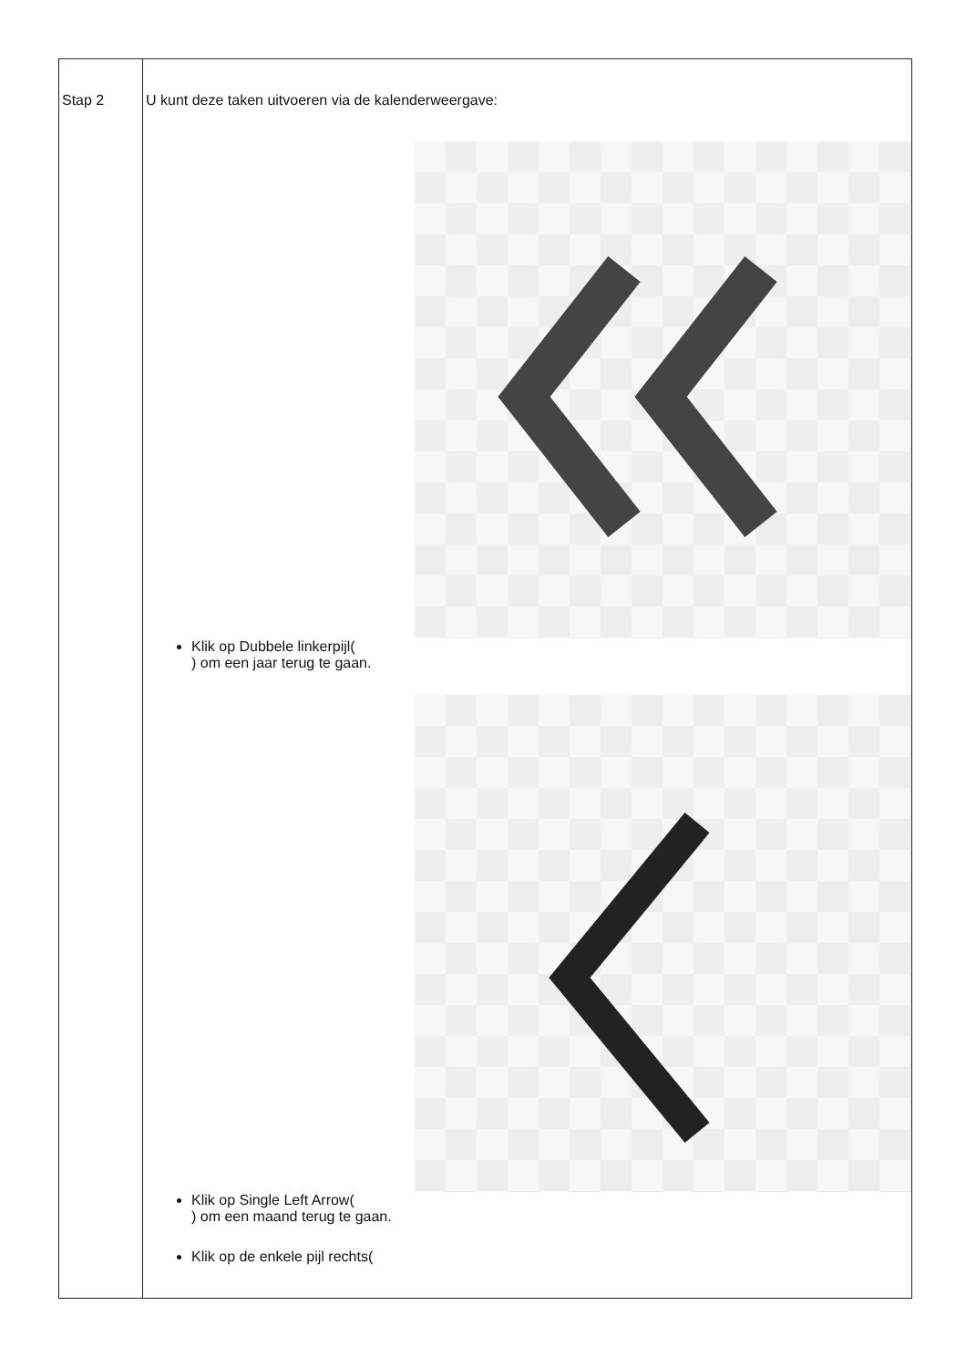| Stap 2 | U kunt deze taken uitvoeren via de kalenderweergave: Klik op Dubbele linkerpijl( ) om een jaar terug te gaan. Klik op Single Left Arrow( ) om een maand terug te gaan. Klik op de enkele pijl rechts( |